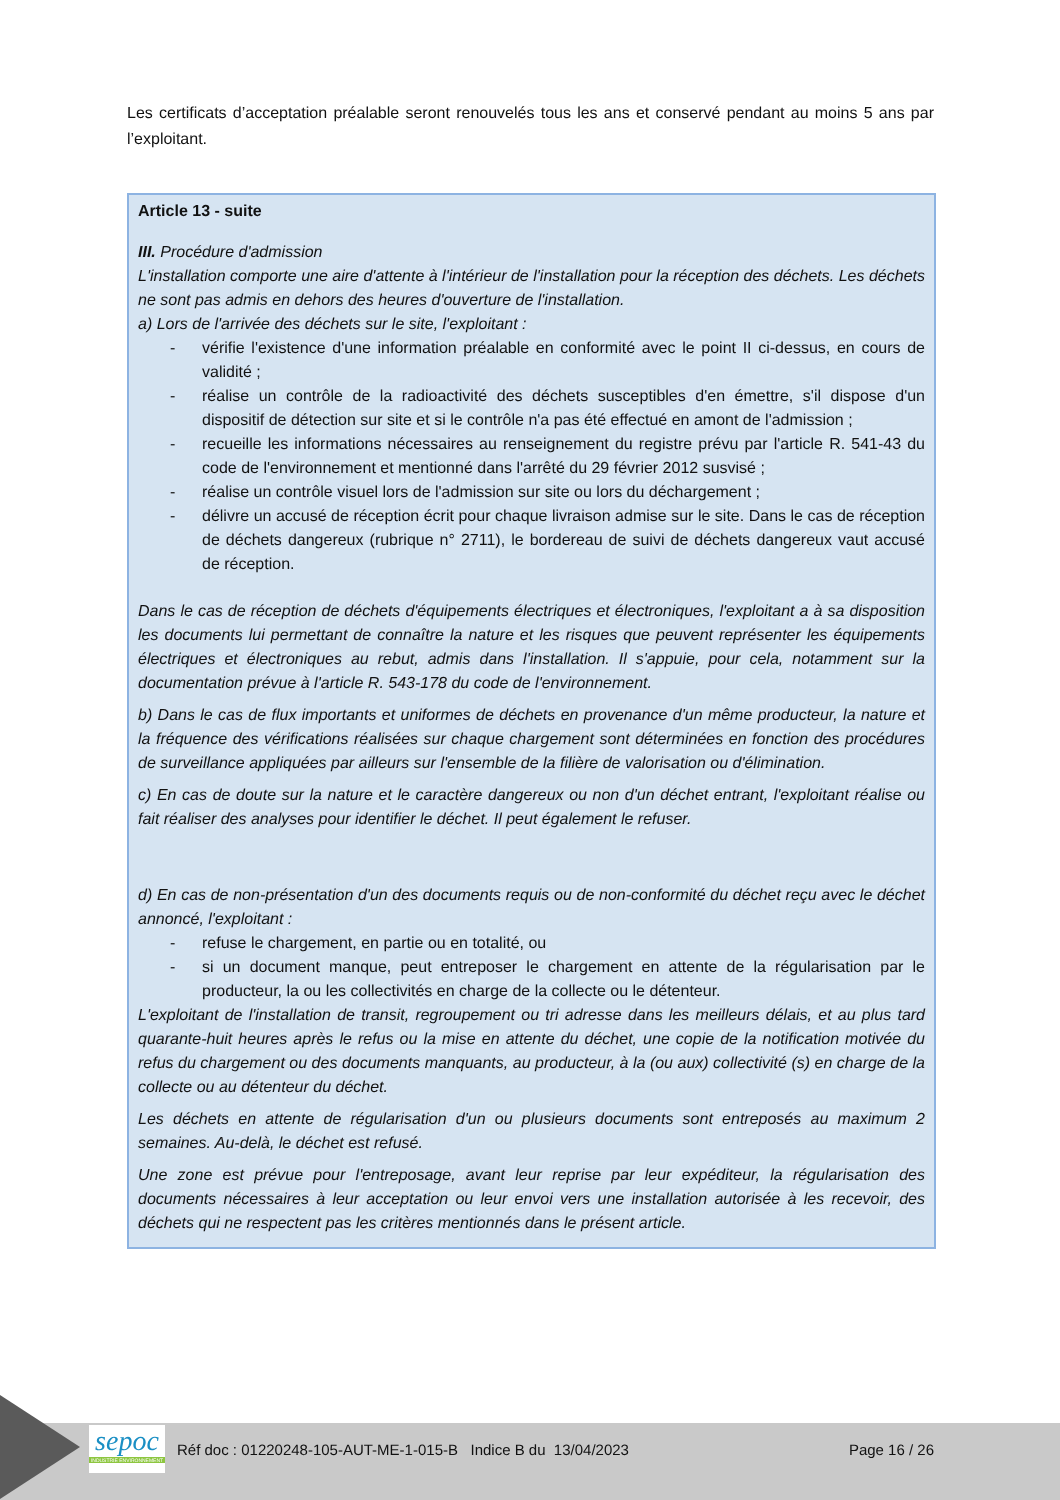Les certificats d’acceptation préalable seront renouvelés tous les ans et conservé pendant au moins 5 ans par l’exploitant.
Article 13 - suite
III. Procédure d'admission
L'installation comporte une aire d'attente à l'intérieur de l'installation pour la réception des déchets. Les déchets ne sont pas admis en dehors des heures d'ouverture de l'installation.
a) Lors de l'arrivée des déchets sur le site, l'exploitant :
- vérifie l'existence d'une information préalable en conformité avec le point II ci-dessus, en cours de validité ;
- réalise un contrôle de la radioactivité des déchets susceptibles d'en émettre, s'il dispose d'un dispositif de détection sur site et si le contrôle n'a pas été effectué en amont de l'admission ;
- recueille les informations nécessaires au renseignement du registre prévu par l'article R. 541-43 du code de l'environnement et mentionné dans l'arrêté du 29 février 2012 susvisé ;
- réalise un contrôle visuel lors de l'admission sur site ou lors du déchargement ;
- délivre un accusé de réception écrit pour chaque livraison admise sur le site. Dans le cas de réception de déchets dangereux (rubrique n° 2711), le bordereau de suivi de déchets dangereux vaut accusé de réception.
Dans le cas de réception de déchets d'équipements électriques et électroniques, l'exploitant a à sa disposition les documents lui permettant de connaître la nature et les risques que peuvent représenter les équipements électriques et électroniques au rebut, admis dans l'installation. Il s'appuie, pour cela, notamment sur la documentation prévue à l'article R. 543-178 du code de l'environnement.
b) Dans le cas de flux importants et uniformes de déchets en provenance d'un même producteur, la nature et la fréquence des vérifications réalisées sur chaque chargement sont déterminées en fonction des procédures de surveillance appliquées par ailleurs sur l'ensemble de la filière de valorisation ou d'élimination.
c) En cas de doute sur la nature et le caractère dangereux ou non d'un déchet entrant, l'exploitant réalise ou fait réaliser des analyses pour identifier le déchet. Il peut également le refuser.
d) En cas de non-présentation d'un des documents requis ou de non-conformité du déchet reçu avec le déchet annoncé, l'exploitant :
- refuse le chargement, en partie ou en totalité, ou
- si un document manque, peut entreposer le chargement en attente de la régularisation par le producteur, la ou les collectivités en charge de la collecte ou le détenteur.
L'exploitant de l'installation de transit, regroupement ou tri adresse dans les meilleurs délais, et au plus tard quarante-huit heures après le refus ou la mise en attente du déchet, une copie de la notification motivée du refus du chargement ou des documents manquants, au producteur, à la (ou aux) collectivité (s) en charge de la collecte ou au détenteur du déchet.
Les déchets en attente de régularisation d'un ou plusieurs documents sont entreposés au maximum 2 semaines. Au-delà, le déchet est refusé.
Une zone est prévue pour l'entreposage, avant leur reprise par leur expéditeur, la régularisation des documents nécessaires à leur acceptation ou leur envoi vers une installation autorisée à les recevoir, des déchets qui ne respectent pas les critères mentionnés dans le présent article.
sepoc
INDUSTRIE ENVIRONNEMENT
Réf doc : 01220248-105-AUT-ME-1-015-B Indice B du 13/04/2023 Page 16 / 26